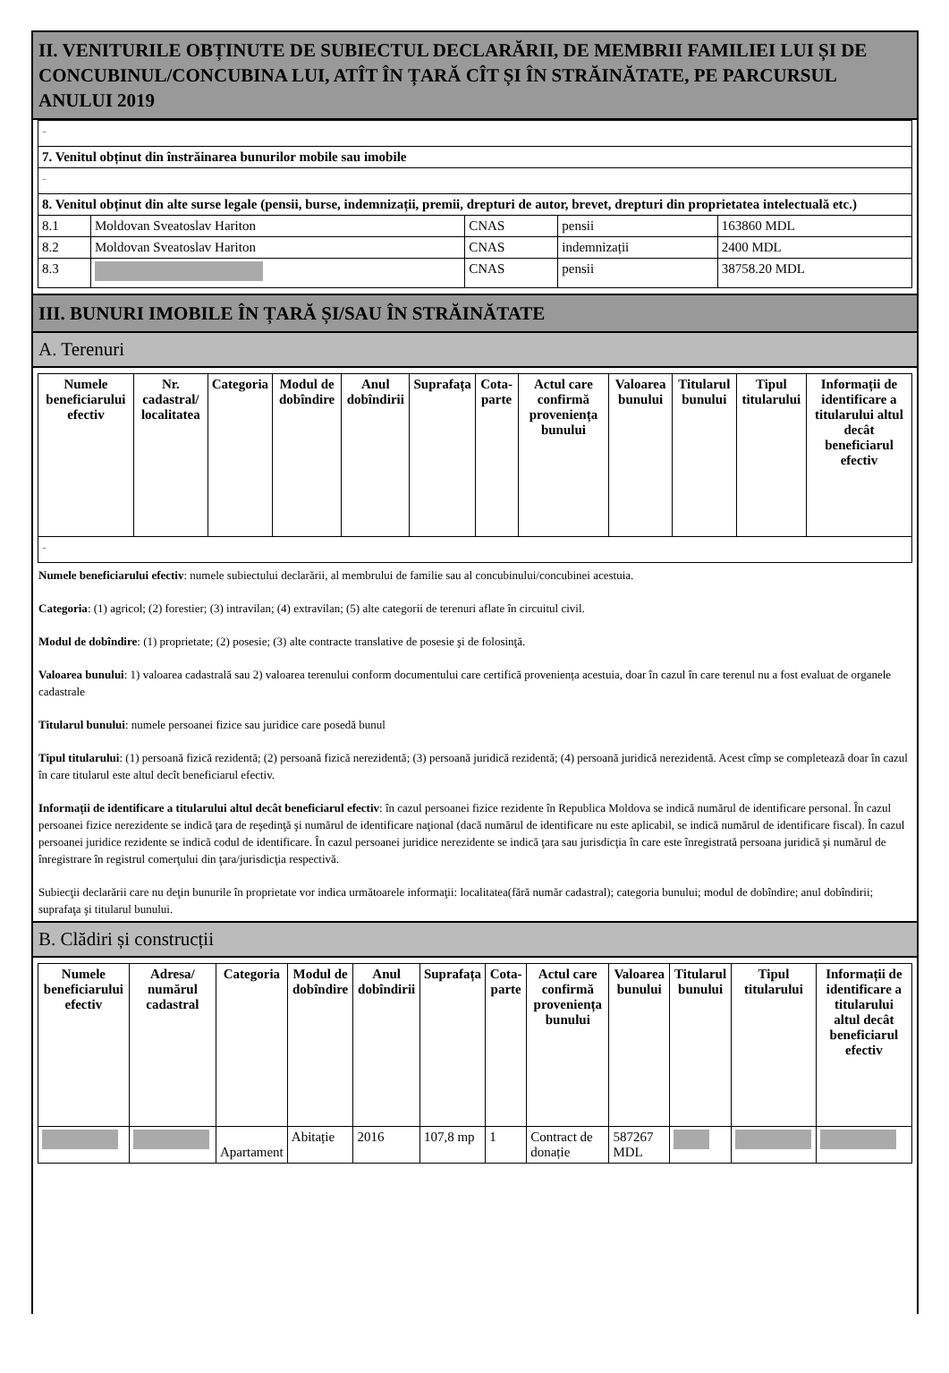II. VENITURILE OBȚINUTE DE SUBIECTUL DECLARĂRII, DE MEMBRII FAMILIEI LUI ȘI DE CONCUBINUL/CONCUBINA LUI, ATÎT ÎN ȚARĂ CÎT ȘI ÎN STRĂINĂTATE, PE PARCURSUL ANULUI 2019
| - | | | | |
| 7. Venitul obținut din înstrăinarea bunurilor mobile sau imobile | | | | |
| - | | | | |
| 8. Venitul obținut din alte surse legale (pensii, burse, indemnizații, premii, drepturi de autor, brevet, drepturi din proprietatea intelectuală etc.) | | | | |
| 8.1 | Moldovan Sveatoslav Hariton | CNAS | pensii | 163860 MDL |
| 8.2 | Moldovan Sveatoslav Hariton | CNAS | indemnizații | 2400 MDL |
| 8.3 | | CNAS | pensii | 38758.20 MDL |
III. BUNURI IMOBILE ÎN ȚARĂ ȘI/SAU ÎN STRĂINĂTATE
A. Terenuri
| Numele beneficiarului efectiv | Nr. cadastral/ localitatea | Categoria | Modul de dobîndire | Anul dobîndirii | Suprafața | Cota-parte | Actul care confirmă proveniența bunului | Valoarea bunului | Titularul bunului | Tipul titularului | Informații de identificare a titularului altul decât beneficiarul efectiv |
| --- | --- | --- | --- | --- | --- | --- | --- | --- | --- | --- | --- |
| - | | | | | | | | | | | |
Numele beneficiarului efectiv: numele subiectului declarării, al membrului de familie sau al concubinului/concubinei acestuia.
Categoria: (1) agricol; (2) forestier; (3) intravilan; (4) extravilan; (5) alte categorii de terenuri aflate în circuitul civil.
Modul de dobîndire: (1) proprietate; (2) posesie; (3) alte contracte translative de posesie şi de folosinţă.
Valoarea bunului: 1) valoarea cadastrală sau 2) valoarea terenului conform documentului care certifică proveniența acestuia, doar în cazul în care terenul nu a fost evaluat de organele cadastrale
Titularul bunului: numele persoanei fizice sau juridice care posedă bunul
Tipul titularului: (1) persoană fizică rezidentă; (2) persoană fizică nerezidentă; (3) persoană juridică rezidentă; (4) persoană juridică nerezidentă. Acest cîmp se completează doar în cazul în care titularul este altul decît beneficiarul efectiv.
Informații de identificare a titularului altul decât beneficiarul efectiv: în cazul persoanei fizice rezidente în Republica Moldova se indică numărul de identificare personal. În cazul persoanei fizice nerezidente se indică ţara de reşedinţă şi numărul de identificare naţional (dacă numărul de identificare nu este aplicabil, se indică numărul de identificare fiscal). În cazul persoanei juridice rezidente se indică codul de identificare. În cazul persoanei juridice nerezidente se indică ţara sau jurisdicţia în care este înregistrată persoana juridică şi numărul de înregistrare în registrul comerţului din ţara/jurisdicţia respectivă.
Subiecţii declarării care nu deţin bunurile în proprietate vor indica următoarele informaţii: localitatea(fără număr cadastral); categoria bunului; modul de dobîndire; anul dobîndirii; suprafaţa şi titularul bunului.
B. Clădiri și construcții
| Numele beneficiarului efectiv | Adresa/ numărul cadastral | Categoria | Modul de dobîndire | Anul dobîndirii | Suprafața | Cota-parte | Actul care confirmă proveniența bunului | Valoarea bunului | Titularul bunului | Tipul titularului | Informații de identificare a titularului altul decât beneficiarul efectiv |
| --- | --- | --- | --- | --- | --- | --- | --- | --- | --- | --- | --- |
| | | Apartament | Abitație | 2016 | 107,8 mp | 1 | Contract de donație | 587267 MDL | | | |